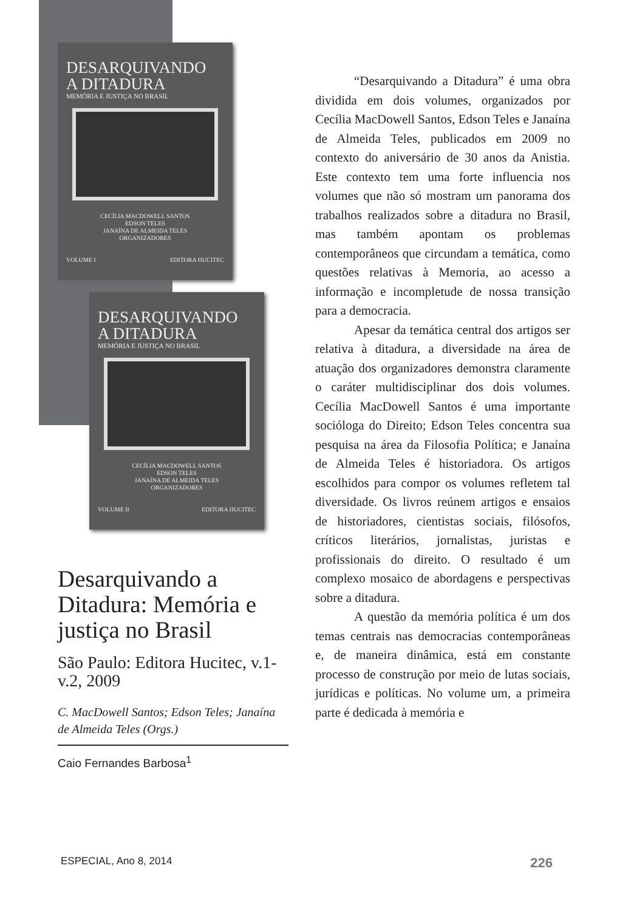DESARQUIVANDO
A DITADURA
MEMÓRIA E JUSTIÇA NO BRASIL
CECÍLIA MACDOWELL SANTOS
EDSON TELES
JANAÍNA DE ALMEIDA TELES
ORGANIZADORES
VOLUME I EDITORA HUCITEC
DESARQUIVANDO
A DITADURA
MEMÓRIA E JUSTIÇA NO BRASIL
CECÍLIA MACDOWELL SANTOS
EDSON TELES
JANAÍNA DE ALMEIDA TELES
ORGANIZADORES
VOLUME II EDITORA HUCITEC
Desarquivando a Ditadura: Memória e justiça no Brasil
São Paulo: Editora Hucitec, v.1-v.2, 2009
C. MacDowell Santos; Edson Teles; Janaína de Almeida Teles (Orgs.)
Caio Fernandes Barbosa<sup>1</sup>
“Desarquivando a Ditadura” é uma obra dividida em dois volumes, organizados por Cecília MacDowell Santos, Edson Teles e Janaína de Almeida Teles, publicados em 2009 no contexto do aniversário de 30 anos da Anistia. Este contexto tem uma forte influencia nos volumes que não só mostram um panorama dos trabalhos realizados sobre a ditadura no Brasil, mas também apontam os problemas contemporâneos que circundam a temática, como questões relativas à Memoria, ao acesso a informação e incompletude de nossa transição para a democracia.
Apesar da temática central dos artigos ser relativa à ditadura, a diversidade na área de atuação dos organizadores demonstra claramente o caráter multidisciplinar dos dois volumes. Cecília MacDowell Santos é uma importante socióloga do Direito; Edson Teles concentra sua pesquisa na área da Filosofia Política; e Janaína de Almeida Teles é historiadora. Os artigos escolhidos para compor os volumes refletem tal diversidade. Os livros reúnem artigos e ensaios de historiadores, cientistas sociais, filósofos, críticos literários, jornalistas, juristas e profissionais do direito. O resultado é um complexo mosaico de abordagens e perspectivas sobre a ditadura.
A questão da memória política é um dos temas centrais nas democracias contemporâneas e, de maneira dinâmica, está em constante processo de construção por meio de lutas sociais, jurídicas e políticas. No volume um, a primeira parte é dedicada à memória e
ESPECIAL, Ano 8, 2014 226